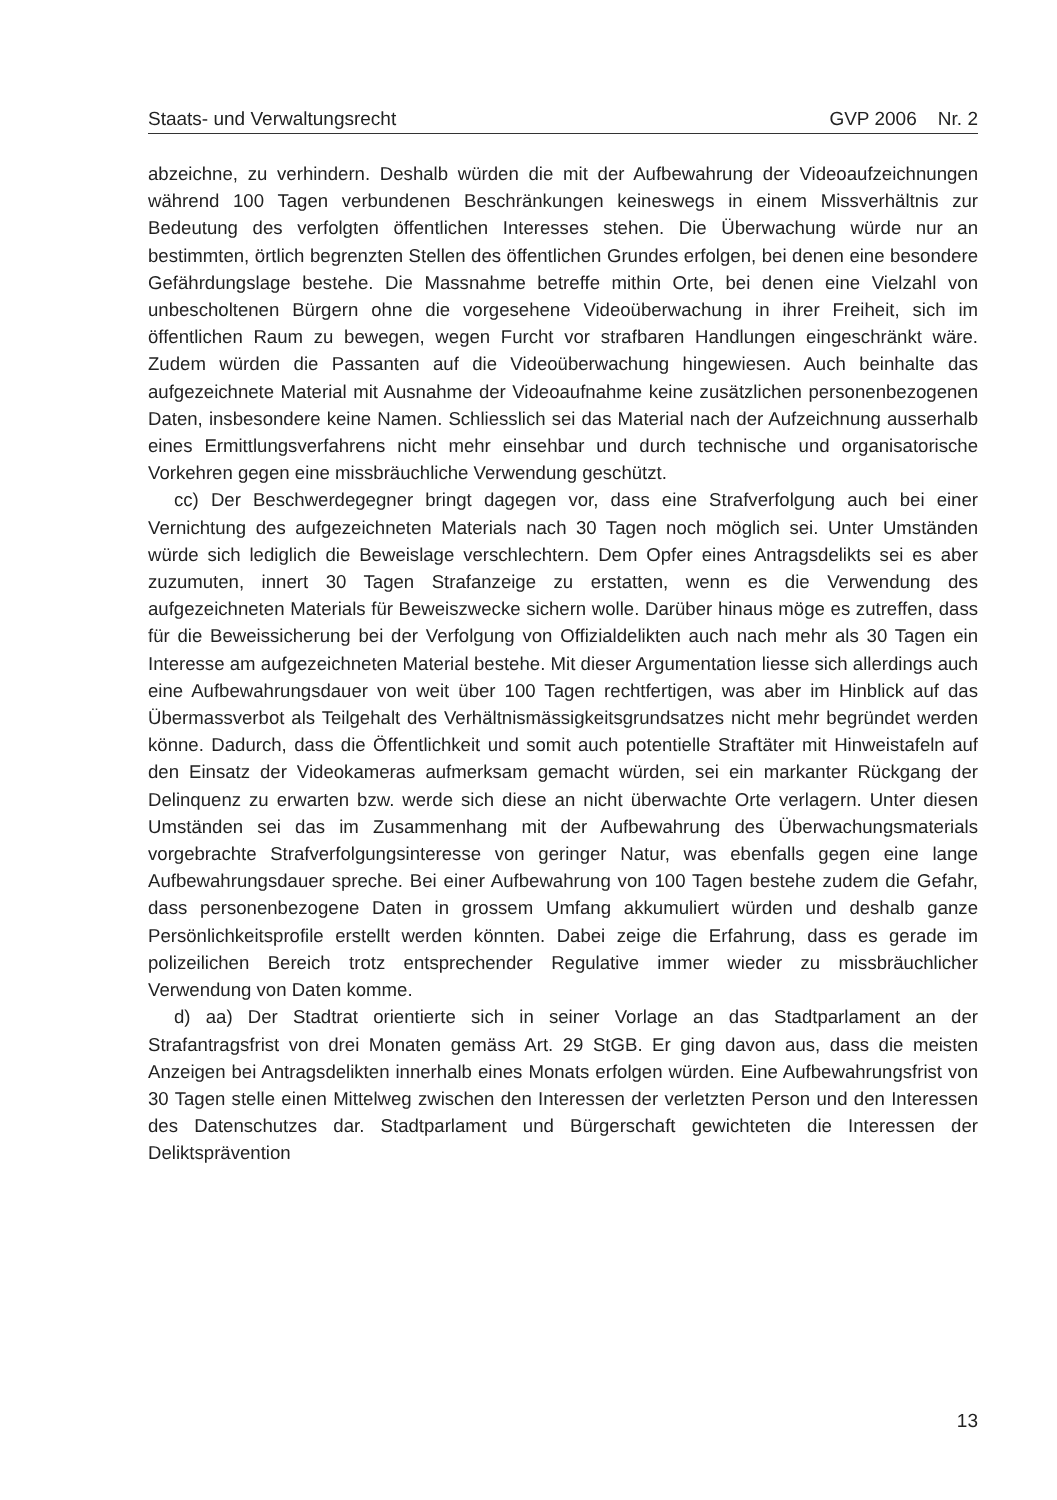Staats- und Verwaltungsrecht GVP 2006 Nr. 2
abzeichne, zu verhindern. Deshalb würden die mit der Aufbewahrung der Videoaufzeichnungen während 100 Tagen verbundenen Beschränkungen keineswegs in einem Missverhältnis zur Bedeutung des verfolgten öffentlichen Interesses stehen. Die Überwachung würde nur an bestimmten, örtlich begrenzten Stellen des öffentlichen Grundes erfolgen, bei denen eine besondere Gefährdungslage bestehe. Die Massnahme betreffe mithin Orte, bei denen eine Vielzahl von unbescholtenen Bürgern ohne die vorgesehene Videoüberwachung in ihrer Freiheit, sich im öffentlichen Raum zu bewegen, wegen Furcht vor strafbaren Handlungen eingeschränkt wäre. Zudem würden die Passanten auf die Videoüberwachung hingewiesen. Auch beinhalte das aufgezeichnete Material mit Ausnahme der Videoaufnahme keine zusätzlichen personenbezogenen Daten, insbesondere keine Namen. Schliesslich sei das Material nach der Aufzeichnung ausserhalb eines Ermittlungsverfahrens nicht mehr einsehbar und durch technische und organisatorische Vorkehren gegen eine missbräuchliche Verwendung geschützt.
cc) Der Beschwerdegegner bringt dagegen vor, dass eine Strafverfolgung auch bei einer Vernichtung des aufgezeichneten Materials nach 30 Tagen noch möglich sei. Unter Umständen würde sich lediglich die Beweislage verschlechtern. Dem Opfer eines Antragsdelikts sei es aber zuzumuten, innert 30 Tagen Strafanzeige zu erstatten, wenn es die Verwendung des aufgezeichneten Materials für Beweiszwecke sichern wolle. Darüber hinaus möge es zutreffen, dass für die Beweissicherung bei der Verfolgung von Offizialdelikten auch nach mehr als 30 Tagen ein Interesse am aufgezeichneten Material bestehe. Mit dieser Argumentation liesse sich allerdings auch eine Aufbewahrungsdauer von weit über 100 Tagen rechtfertigen, was aber im Hinblick auf das Übermassverbot als Teilgehalt des Verhältnismässigkeitsgrundsatzes nicht mehr begründet werden könne. Dadurch, dass die Öffentlichkeit und somit auch potentielle Straftäter mit Hinweistafeln auf den Einsatz der Videokameras aufmerksam gemacht würden, sei ein markanter Rückgang der Delinquenz zu erwarten bzw. werde sich diese an nicht überwachte Orte verlagern. Unter diesen Umständen sei das im Zusammenhang mit der Aufbewahrung des Überwachungsmaterials vorgebrachte Strafverfolgungsinteresse von geringer Natur, was ebenfalls gegen eine lange Aufbewahrungsdauer spreche. Bei einer Aufbewahrung von 100 Tagen bestehe zudem die Gefahr, dass personenbezogene Daten in grossem Umfang akkumuliert würden und deshalb ganze Persönlichkeitsprofile erstellt werden könnten. Dabei zeige die Erfahrung, dass es gerade im polizeilichen Bereich trotz entsprechender Regulative immer wieder zu missbräuchlicher Verwendung von Daten komme.
d) aa) Der Stadtrat orientierte sich in seiner Vorlage an das Stadtparlament an der Strafantragsfrist von drei Monaten gemäss Art. 29 StGB. Er ging davon aus, dass die meisten Anzeigen bei Antragsdelikten innerhalb eines Monats erfolgen würden. Eine Aufbewahrungsfrist von 30 Tagen stelle einen Mittelweg zwischen den Interessen der verletzten Person und den Interessen des Datenschutzes dar. Stadtparlament und Bürgerschaft gewichteten die Interessen der Deliktsprävention
13